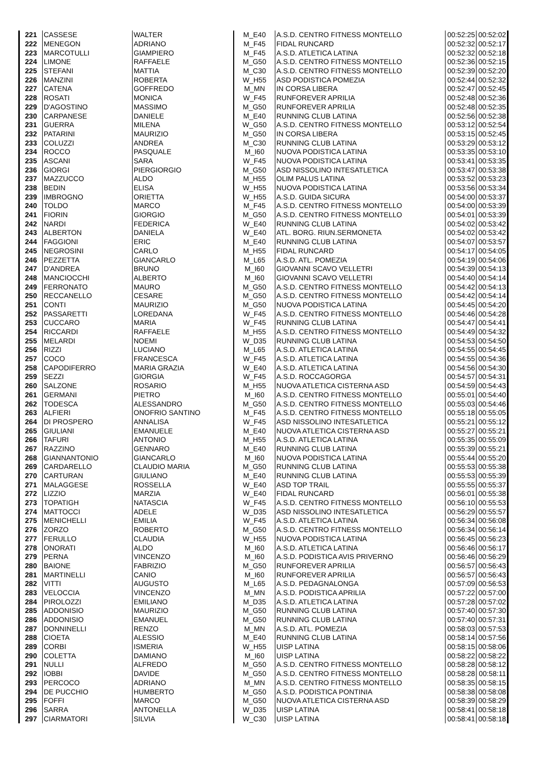| 221 | CASSESE | WALTER | M_E40 | A.S.D. CENTRO FITNESS MONTELLO | 00:52:25 | 00:52:02 |
| 222 | MENEGON | ADRIANO | M_F45 | FIDAL RUNCARD | 00:52:32 | 00:52:17 |
| 223 | MARCOTULLI | GIAMPIERO | M_F45 | A.S.D. ATLETICA LATINA | 00:52:32 | 00:52:18 |
| 224 | LIMONE | RAFFAELE | M_G50 | A.S.D. CENTRO FITNESS MONTELLO | 00:52:36 | 00:52:15 |
| 225 | STEFANI | MATTIA | M_C30 | A.S.D. CENTRO FITNESS MONTELLO | 00:52:39 | 00:52:20 |
| 226 | MANZINI | ROBERTA | W_H55 | ASD PODISTICA POMEZIA | 00:52:44 | 00:52:32 |
| 227 | CATENA | GOFFREDO | M_MN | IN CORSA LIBERA | 00:52:47 | 00:52:45 |
| 228 | ROSATI | MONICA | W_F45 | RUNFOREVER APRILIA | 00:52:48 | 00:52:36 |
| 229 | D'AGOSTINO | MASSIMO | M_G50 | RUNFOREVER APRILIA | 00:52:48 | 00:52:35 |
| 230 | CARPANESE | DANIELE | M_E40 | RUNNING CLUB LATINA | 00:52:56 | 00:52:38 |
| 231 | GUERRA | MILENA | W_G50 | A.S.D. CENTRO FITNESS MONTELLO | 00:53:12 | 00:52:54 |
| 232 | PATARINI | MAURIZIO | M_G50 | IN CORSA LIBERA | 00:53:15 | 00:52:45 |
| 233 | COLUZZI | ANDREA | M_C30 | RUNNING CLUB LATINA | 00:53:29 | 00:53:12 |
| 234 | ROCCO | PASQUALE | M_I60 | NUOVA PODISTICA LATINA | 00:53:35 | 00:53:10 |
| 235 | ASCANI | SARA | W_F45 | NUOVA PODISTICA LATINA | 00:53:41 | 00:53:35 |
| 236 | GIORGI | PIERGIORGIO | M_G50 | ASD NISSOLINO INTESATLETICA | 00:53:47 | 00:53:38 |
| 237 | MAZZUCCO | ALDO | M_H55 | OLIM PALUS LATINA | 00:53:52 | 00:53:23 |
| 238 | BEDIN | ELISA | W_H55 | NUOVA PODISTICA LATINA | 00:53:56 | 00:53:34 |
| 239 | IMBROGNO | ORIETTA | W_H55 | A.S.D. GUIDA SICURA | 00:54:00 | 00:53:37 |
| 240 | TOLDO | MARCO | M_F45 | A.S.D. CENTRO FITNESS MONTELLO | 00:54:00 | 00:53:39 |
| 241 | FIORIN | GIORGIO | M_G50 | A.S.D. CENTRO FITNESS MONTELLO | 00:54:01 | 00:53:39 |
| 242 | NARDI | FEDERICA | W_E40 | RUNNING CLUB LATINA | 00:54:02 | 00:53:42 |
| 243 | ALBERTON | DANIELA | W_E40 | ATL. BORG. RIUN.SERMONETA | 00:54:02 | 00:53:42 |
| 244 | FAGGIONI | ERIC | M_E40 | RUNNING CLUB LATINA | 00:54:07 | 00:53:57 |
| 245 | NEGROSINI | CARLO | M_H55 | FIDAL RUNCARD | 00:54:17 | 00:54:05 |
| 246 | PEZZETTA | GIANCARLO | M_L65 | A.S.D. ATL. POMEZIA | 00:54:19 | 00:54:06 |
| 247 | D'ANDREA | BRUNO | M_I60 | GIOVANNI SCAVO VELLETRI | 00:54:39 | 00:54:13 |
| 248 | MANCIOCCHI | ALBERTO | M_I60 | GIOVANNI SCAVO VELLETRI | 00:54:40 | 00:54:14 |
| 249 | FERRONATO | MAURO | M_G50 | A.S.D. CENTRO FITNESS MONTELLO | 00:54:42 | 00:54:13 |
| 250 | RECCANELLO | CESARE | M_G50 | A.S.D. CENTRO FITNESS MONTELLO | 00:54:42 | 00:54:14 |
| 251 | CONTI | MAURIZIO | M_G50 | NUOVA PODISTICA LATINA | 00:54:45 | 00:54:20 |
| 252 | PASSARETTI | LOREDANA | W_F45 | A.S.D. CENTRO FITNESS MONTELLO | 00:54:46 | 00:54:28 |
| 253 | CUCCARO | MARIA | W_F45 | RUNNING CLUB LATINA | 00:54:47 | 00:54:41 |
| 254 | RICCARDI | RAFFAELE | M_H55 | A.S.D. CENTRO FITNESS MONTELLO | 00:54:49 | 00:54:32 |
| 255 | MELARDI | NOEMI | W_D35 | RUNNING CLUB LATINA | 00:54:53 | 00:54:50 |
| 256 | RIZZI | LUCIANO | M_L65 | A.S.D. ATLETICA LATINA | 00:54:55 | 00:54:45 |
| 257 | COCO | FRANCESCA | W_F45 | A.S.D. ATLETICA LATINA | 00:54:55 | 00:54:36 |
| 258 | CAPODIFERRO | MARIA GRAZIA | W_E40 | A.S.D. ATLETICA LATINA | 00:54:56 | 00:54:30 |
| 259 | SEZZI | GIORGIA | W_F45 | A.S.D. ROCCAGORGA | 00:54:57 | 00:54:31 |
| 260 | SALZONE | ROSARIO | M_H55 | NUOVA ATLETICA CISTERNA ASD | 00:54:59 | 00:54:43 |
| 261 | GERMANI | PIETRO | M_I60 | A.S.D. CENTRO FITNESS MONTELLO | 00:55:01 | 00:54:40 |
| 262 | TODESCA | ALESSANDRO | M_G50 | A.S.D. CENTRO FITNESS MONTELLO | 00:55:03 | 00:54:46 |
| 263 | ALFIERI | ONOFRIO SANTINO | M_F45 | A.S.D. CENTRO FITNESS MONTELLO | 00:55:18 | 00:55:05 |
| 264 | DI PROSPERO | ANNALISA | W_F45 | ASD NISSOLINO INTESATLETICA | 00:55:21 | 00:55:12 |
| 265 | GIULIANI | EMANUELE | M_E40 | NUOVA ATLETICA CISTERNA ASD | 00:55:27 | 00:55:21 |
| 266 | TAFURI | ANTONIO | M_H55 | A.S.D. ATLETICA LATINA | 00:55:35 | 00:55:09 |
| 267 | RAZZINO | GENNARO | M_E40 | RUNNING CLUB LATINA | 00:55:39 | 00:55:21 |
| 268 | GIANNANTONIO | GIANCARLO | M_I60 | NUOVA PODISTICA LATINA | 00:55:44 | 00:55:20 |
| 269 | CARDARELLO | CLAUDIO MARIA | M_G50 | RUNNING CLUB LATINA | 00:55:53 | 00:55:38 |
| 270 | CARTURAN | GIULIANO | M_E40 | RUNNING CLUB LATINA | 00:55:53 | 00:55:39 |
| 271 | MALAGGESE | ROSSELLA | W_E40 | ASD TOP TRAIL | 00:55:55 | 00:55:37 |
| 272 | LIZZIO | MARZIA | W_E40 | FIDAL RUNCARD | 00:56:01 | 00:55:38 |
| 273 | TOPATIGH | NATASCIA | W_F45 | A.S.D. CENTRO FITNESS MONTELLO | 00:56:10 | 00:55:53 |
| 274 | MATTOCCI | ADELE | W_D35 | ASD NISSOLINO INTESATLETICA | 00:56:29 | 00:55:57 |
| 275 | MENICHELLI | EMILIA | W_F45 | A.S.D. ATLETICA LATINA | 00:56:34 | 00:56:08 |
| 276 | ZORZO | ROBERTO | M_G50 | A.S.D. CENTRO FITNESS MONTELLO | 00:56:34 | 00:56:14 |
| 277 | FERULLO | CLAUDIA | W_H55 | NUOVA PODISTICA LATINA | 00:56:45 | 00:56:23 |
| 278 | ONORATI | ALDO | M_I60 | A.S.D. ATLETICA LATINA | 00:56:46 | 00:56:17 |
| 279 | PERNA | VINCENZO | M_I60 | A.S.D. PODISTICA AVIS PRIVERNO | 00:56:46 | 00:56:29 |
| 280 | BAIONE | FABRIZIO | M_G50 | RUNFOREVER APRILIA | 00:56:57 | 00:56:43 |
| 281 | MARTINELLI | CANIO | M_I60 | RUNFOREVER APRILIA | 00:56:57 | 00:56:43 |
| 282 | VITTI | AUGUSTO | M_L65 | A.S.D. PEDAGNALONGA | 00:57:09 | 00:56:53 |
| 283 | VELOCCIA | VINCENZO | M_MN | A.S.D. PODISTICA APRILIA | 00:57:22 | 00:57:00 |
| 284 | PIROLOZZI | EMILIANO | M_D35 | A.S.D. ATLETICA LATINA | 00:57:28 | 00:57:02 |
| 285 | ADDONISIO | MAURIZIO | M_G50 | RUNNING CLUB LATINA | 00:57:40 | 00:57:30 |
| 286 | ADDONISIO | EMANUEL | M_G50 | RUNNING CLUB LATINA | 00:57:40 | 00:57:31 |
| 287 | DONNINELLI | RENZO | M_MN | A.S.D. ATL. POMEZIA | 00:58:03 | 00:57:53 |
| 288 | CIOETA | ALESSIO | M_E40 | RUNNING CLUB LATINA | 00:58:14 | 00:57:56 |
| 289 | CORBI | ISMERIA | W_H55 | UISP LATINA | 00:58:15 | 00:58:06 |
| 290 | COLETTA | DAMIANO | M_I60 | UISP LATINA | 00:58:22 | 00:58:22 |
| 291 | NULLI | ALFREDO | M_G50 | A.S.D. CENTRO FITNESS MONTELLO | 00:58:28 | 00:58:12 |
| 292 | IOBBI | DAVIDE | M_G50 | A.S.D. CENTRO FITNESS MONTELLO | 00:58:28 | 00:58:11 |
| 293 | PERCOCO | ADRIANO | M_MN | A.S.D. CENTRO FITNESS MONTELLO | 00:58:35 | 00:58:15 |
| 294 | DE PUCCHIO | HUMBERTO | M_G50 | A.S.D. PODISTICA PONTINIA | 00:58:38 | 00:58:08 |
| 295 | FOFFI | MARCO | M_G50 | NUOVA ATLETICA CISTERNA ASD | 00:58:39 | 00:58:29 |
| 296 | SARRA | ANTONELLA | W_D35 | UISP LATINA | 00:58:41 | 00:58:18 |
| 297 | CIARMATORI | SILVIA | W_C30 | UISP LATINA | 00:58:41 | 00:58:18 |